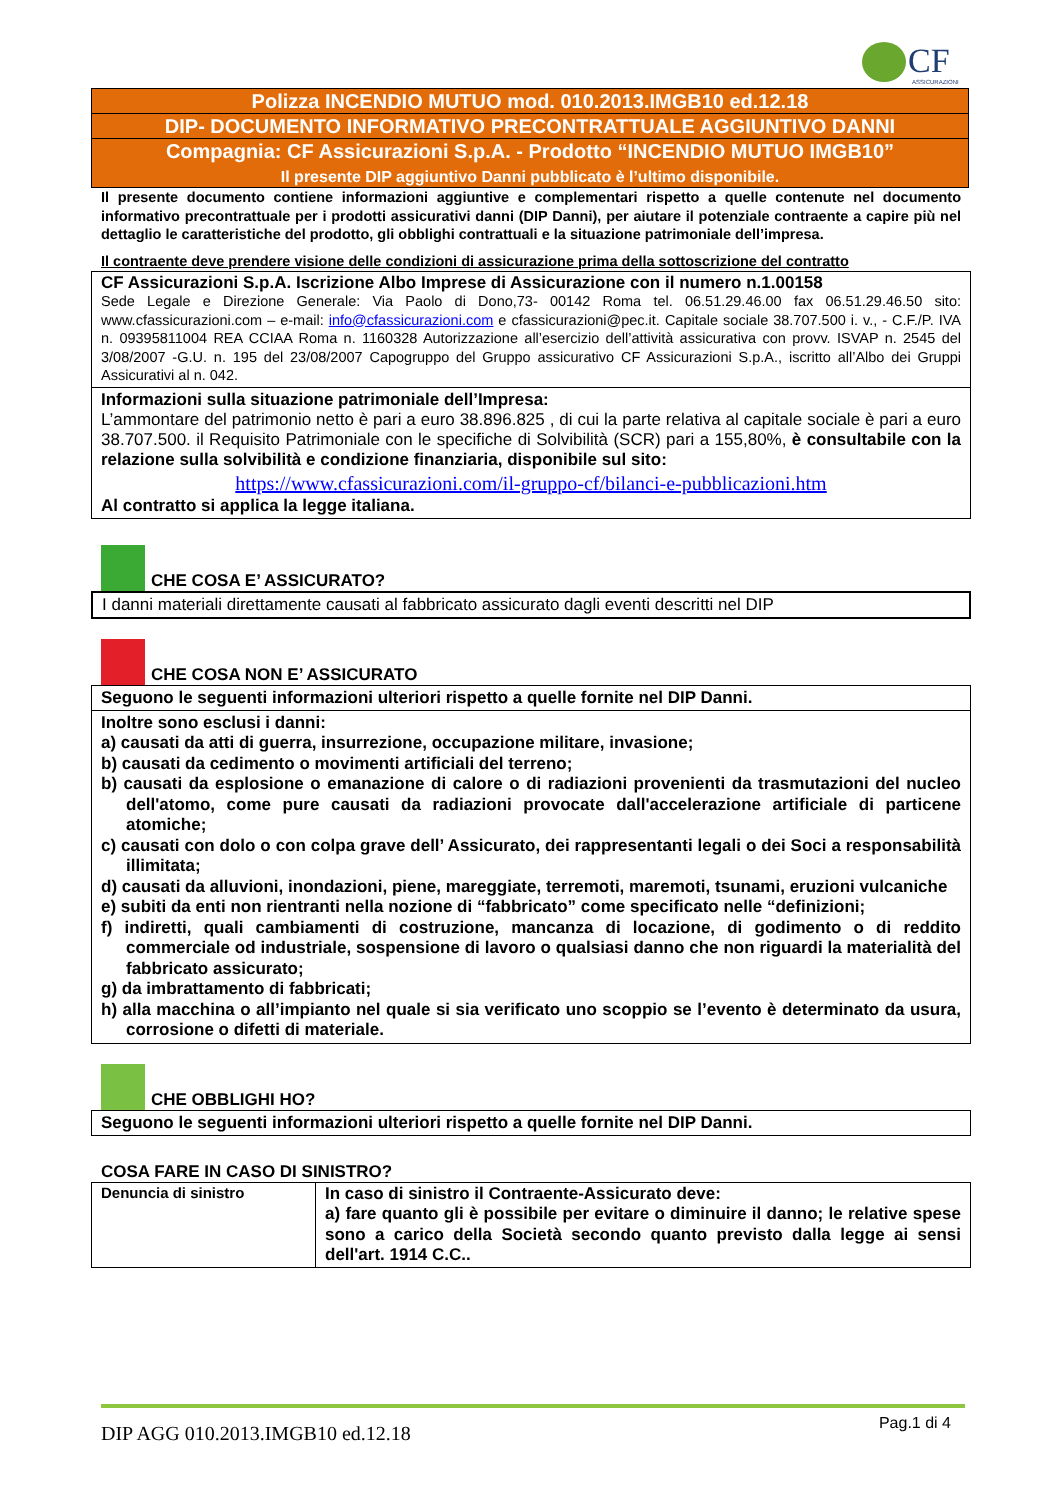CF
ASSICURAZIONI
Polizza INCENDIO MUTUO mod. 010.2013.IMGB10 ed.12.18
DIP- DOCUMENTO INFORMATIVO PRECONTRATTUALE AGGIUNTIVO DANNI
Compagnia: CF Assicurazioni S.p.A. - Prodotto “INCENDIO MUTUO IMGB10”
Il presente DIP aggiuntivo Danni pubblicato è l’ultimo disponibile.
Il presente documento contiene informazioni aggiuntive e complementari rispetto a quelle contenute nel documento informativo precontrattuale per i prodotti assicurativi danni (DIP Danni), per aiutare il potenziale contraente a capire più nel dettaglio le caratteristiche del prodotto, gli obblighi contrattuali e la situazione patrimoniale dell’impresa.
Il contraente deve prendere visione delle condizioni di assicurazione prima della sottoscrizione del contratto
CF Assicurazioni S.p.A. Iscrizione Albo Imprese di Assicurazione con il numero n.1.00158
Sede Legale e Direzione Generale: Via Paolo di Dono,73- 00142 Roma tel. 06.51.29.46.00 fax 06.51.29.46.50 sito: www.cfassicurazioni.com – e-mail: info@cfassicurazioni.com e cfassicurazioni@pec.it. Capitale sociale 38.707.500 i. v., - C.F./P. IVA n. 09395811004 REA CCIAA Roma n. 1160328 Autorizzazione all’esercizio dell’attività assicurativa con provv. ISVAP n. 2545 del 3/08/2007 -G.U. n. 195 del 23/08/2007 Capogruppo del Gruppo assicurativo CF Assicurazioni S.p.A., iscritto all’Albo dei Gruppi Assicurativi al n. 042.
Informazioni sulla situazione patrimoniale dell’Impresa:
L’ammontare del patrimonio netto è pari a euro 38.896.825 , di cui la parte relativa al capitale sociale è pari a euro 38.707.500. il Requisito Patrimoniale con le specifiche di Solvibilità (SCR) pari a 155,80%, è consultabile con la relazione sulla solvibilità e condizione finanziaria, disponibile sul sito:
https://www.cfassicurazioni.com/il-gruppo-cf/bilanci-e-pubblicazioni.htm
Al contratto si applica la legge italiana.
CHE COSA E’ ASSICURATO?
I danni materiali direttamente causati al fabbricato assicurato dagli eventi descritti nel DIP
CHE COSA NON E’ ASSICURATO
Seguono le seguenti informazioni ulteriori rispetto a quelle fornite nel DIP Danni.
Inoltre sono esclusi i danni:
a) causati da atti di guerra, insurrezione, occupazione militare, invasione;
b) causati da cedimento o movimenti artificiali del terreno;
b) causati da esplosione o emanazione di calore o di radiazioni provenienti da trasmutazioni del nucleo dell'atomo, come pure causati da radiazioni provocate dall'accelerazione artificiale di particene atomiche;
c) causati con dolo o con colpa grave dell’ Assicurato, dei rappresentanti legali o dei Soci a responsabilità illimitata;
d) causati da alluvioni, inondazioni, piene, mareggiate, terremoti, maremoti, tsunami, eruzioni vulcaniche
e) subiti da enti non rientranti nella nozione di “fabbricato” come specificato nelle “definizioni;
f) indiretti, quali cambiamenti di costruzione, mancanza di locazione, di godimento o di reddito commerciale od industriale, sospensione di lavoro o qualsiasi danno che non riguardi la materialità del fabbricato assicurato;
g) da imbrattamento di fabbricati;
h) alla macchina o all’impianto nel quale si sia verificato uno scoppio se l’evento è determinato da usura, corrosione o difetti di materiale.
CHE OBBLIGHI HO?
Seguono le seguenti informazioni ulteriori rispetto a quelle fornite nel DIP Danni.
COSA FARE IN CASO DI SINISTRO?
| Denuncia di sinistro | In caso di sinistro il Contraente-Assicurato deve: a) fare quanto gli è possibile per evitare o diminuire il danno; le relative spese sono a carico della Società secondo quanto previsto dalla legge ai sensi dell'art. 1914 C.C.. |
DIP AGG 010.2013.IMGB10 ed.12.18 Pag.1 di 4